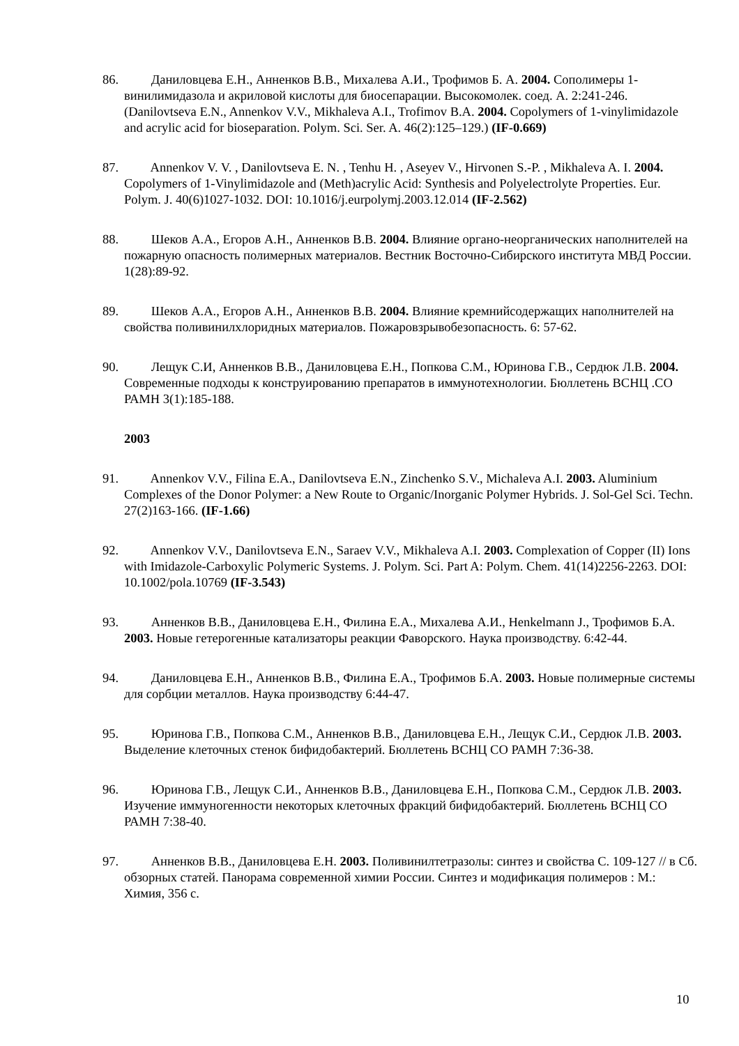86. Даниловцева Е.Н., Анненков В.В., Михалева А.И., Трофимов Б. А. 2004. Сополимеры 1-винилимидазола и акриловой кислоты для биосепарации. Высокомолек. соед. А. 2:241-246. (Danilovtseva E.N., Annenkov V.V., Mikhaleva A.I., Trofimov B.A. 2004. Copolymers of 1-vinylimidazole and acrylic acid for bioseparation. Polym. Sci. Ser. A. 46(2):125–129.) (IF-0.669)
87. Annenkov V. V. , Danilovtseva E. N. , Tenhu H. , Aseyev V., Hirvonen S.-P. , Mikhaleva A. I. 2004. Copolymers of 1-Vinylimidazole and (Meth)acrylic Acid: Synthesis and Polyelectrolyte Properties. Eur. Polym. J. 40(6)1027-1032. DOI: 10.1016/j.eurpolymj.2003.12.014 (IF-2.562)
88. Шеков А.А., Егоров А.Н., Анненков В.В. 2004. Влияние органо-неорганических наполнителей на пожарную опасность полимерных материалов. Вестник Восточно-Сибирского института МВД России. 1(28):89-92.
89. Шеков А.А., Егоров А.Н., Анненков В.В. 2004. Влияние кремнийсодержащих наполнителей на свойства поливинилхлоридных материалов. Пожаровзрывобезопасность. 6: 57-62.
90. Лещук С.И, Анненков В.В., Даниловцева Е.Н., Попкова С.М., Юринова Г.В., Сердюк Л.В. 2004. Современные подходы к конструированию препаратов в иммунотехнологии. Бюллетень ВСНЦ .СО РАМН 3(1):185-188.
2003
91. Annenkov V.V., Filina E.A., Danilovtseva E.N., Zinchenko S.V., Michaleva A.I. 2003. Aluminium Complexes of the Donor Polymer: a New Route to Organic/Inorganic Polymer Hybrids. J. Sol-Gel Sci. Techn. 27(2)163-166. (IF-1.66)
92. Annenkov V.V., Danilovtseva E.N., Saraev V.V., Mikhaleva A.I. 2003. Complexation of Copper (II) Ions with Imidazole-Carboxylic Polymeric Systems. J. Polym. Sci. Part A: Polym. Chem. 41(14)2256-2263. DOI: 10.1002/pola.10769 (IF-3.543)
93. Анненков В.В., Даниловцева Е.Н., Филина Е.А., Михалева А.И., Henkelmann J., Трофимов Б.А. 2003. Новые гетерогенные катализаторы реакции Фаворского. Наука производству. 6:42-44.
94. Даниловцева Е.Н., Анненков В.В., Филина Е.А., Трофимов Б.А. 2003. Новые полимерные системы для сорбции металлов. Наука производству 6:44-47.
95. Юринова Г.В., Попкова С.М., Анненков В.В., Даниловцева Е.Н., Лещук С.И., Сердюк Л.В. 2003. Выделение клеточных стенок бифидобактерий. Бюллетень ВСНЦ СО РАМН 7:36-38.
96. Юринова Г.В., Лещук С.И., Анненков В.В., Даниловцева Е.Н., Попкова С.М., Сердюк Л.В. 2003. Изучение иммуногенности некоторых клеточных фракций бифидобактерий. Бюллетень ВСНЦ СО РАМН 7:38-40.
97. Анненков В.В., Даниловцева Е.Н. 2003. Поливинилтетразолы: синтез и свойства С. 109-127 // в Сб. обзорных статей. Панорама современной химии России. Синтез и модификация полимеров : М.: Химия, 356 с.
10